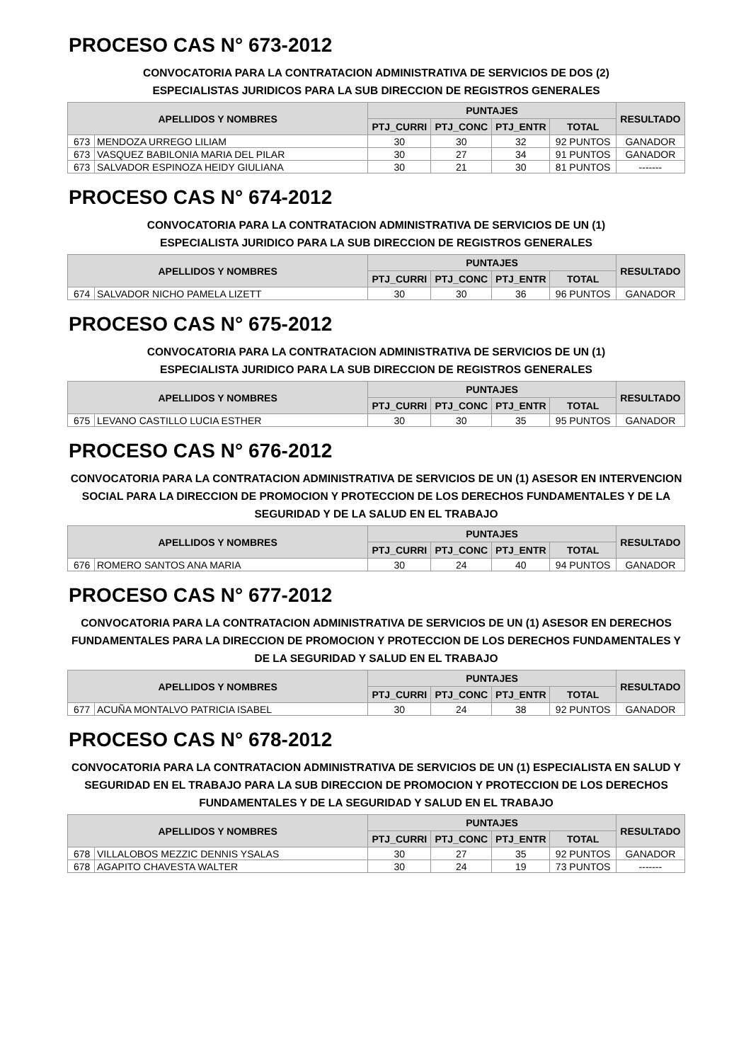PROCESO CAS N° 673-2012
CONVOCATORIA PARA LA CONTRATACION ADMINISTRATIVA DE SERVICIOS DE DOS (2)
ESPECIALISTAS JURIDICOS PARA LA SUB DIRECCION DE REGISTROS GENERALES
| APELLIDOS Y NOMBRES | | PUNTAJES | | | | RESULTADO |
| --- | --- | --- | --- | --- | --- | --- |
| | | PTJ_CURRI | PTJ_CONC | PTJ_ENTR | TOTAL | |
| 673 | MENDOZA URREGO LILIAM | 30 | 30 | 32 | 92 PUNTOS | GANADOR |
| 673 | VASQUEZ BABILONIA MARIA DEL PILAR | 30 | 27 | 34 | 91 PUNTOS | GANADOR |
| 673 | SALVADOR ESPINOZA HEIDY GIULIANA | 30 | 21 | 30 | 81 PUNTOS | ------- |
PROCESO CAS N° 674-2012
CONVOCATORIA PARA LA CONTRATACION ADMINISTRATIVA DE SERVICIOS DE UN (1)
ESPECIALISTA JURIDICO PARA LA SUB DIRECCION DE REGISTROS GENERALES
| APELLIDOS Y NOMBRES | | PUNTAJES | | | | RESULTADO |
| --- | --- | --- | --- | --- | --- | --- |
| | | PTJ_CURRI | PTJ_CONC | PTJ_ENTR | TOTAL | |
| 674 | SALVADOR NICHO PAMELA LIZETT | 30 | 30 | 36 | 96 PUNTOS | GANADOR |
PROCESO CAS N° 675-2012
CONVOCATORIA PARA LA CONTRATACION ADMINISTRATIVA DE SERVICIOS DE UN (1)
ESPECIALISTA JURIDICO PARA LA SUB DIRECCION DE REGISTROS GENERALES
| APELLIDOS Y NOMBRES | | PUNTAJES | | | | RESULTADO |
| --- | --- | --- | --- | --- | --- | --- |
| | | PTJ_CURRI | PTJ_CONC | PTJ_ENTR | TOTAL | |
| 675 | LEVANO CASTILLO LUCIA ESTHER | 30 | 30 | 35 | 95 PUNTOS | GANADOR |
PROCESO CAS N° 676-2012
CONVOCATORIA PARA LA CONTRATACION ADMINISTRATIVA DE SERVICIOS DE UN (1) ASESOR EN INTERVENCION SOCIAL PARA LA DIRECCION DE PROMOCION Y PROTECCION DE LOS DERECHOS FUNDAMENTALES Y DE LA SEGURIDAD Y DE LA SALUD EN EL TRABAJO
| APELLIDOS Y NOMBRES | | PUNTAJES | | | | RESULTADO |
| --- | --- | --- | --- | --- | --- | --- |
| | | PTJ_CURRI | PTJ_CONC | PTJ_ENTR | TOTAL | |
| 676 | ROMERO SANTOS ANA MARIA | 30 | 24 | 40 | 94 PUNTOS | GANADOR |
PROCESO CAS N° 677-2012
CONVOCATORIA PARA LA CONTRATACION ADMINISTRATIVA DE SERVICIOS DE UN (1) ASESOR EN DERECHOS FUNDAMENTALES PARA LA DIRECCION DE PROMOCION Y PROTECCION DE LOS DERECHOS FUNDAMENTALES Y DE LA SEGURIDAD Y SALUD EN EL TRABAJO
| APELLIDOS Y NOMBRES | | PUNTAJES | | | | RESULTADO |
| --- | --- | --- | --- | --- | --- | --- |
| | | PTJ_CURRI | PTJ_CONC | PTJ_ENTR | TOTAL | |
| 677 | ACUÑA MONTALVO PATRICIA ISABEL | 30 | 24 | 38 | 92 PUNTOS | GANADOR |
PROCESO CAS N° 678-2012
CONVOCATORIA PARA LA CONTRATACION ADMINISTRATIVA DE SERVICIOS DE UN (1) ESPECIALISTA EN SALUD Y SEGURIDAD EN EL TRABAJO PARA LA SUB DIRECCION DE PROMOCION Y PROTECCION DE LOS DERECHOS FUNDAMENTALES Y DE LA SEGURIDAD Y SALUD EN EL TRABAJO
| APELLIDOS Y NOMBRES | | PUNTAJES | | | | RESULTADO |
| --- | --- | --- | --- | --- | --- | --- |
| | | PTJ_CURRI | PTJ_CONC | PTJ_ENTR | TOTAL | |
| 678 | VILLALOBOS MEZZIC DENNIS YSALAS | 30 | 27 | 35 | 92 PUNTOS | GANADOR |
| 678 | AGAPITO CHAVESTA WALTER | 30 | 24 | 19 | 73 PUNTOS | ------- |